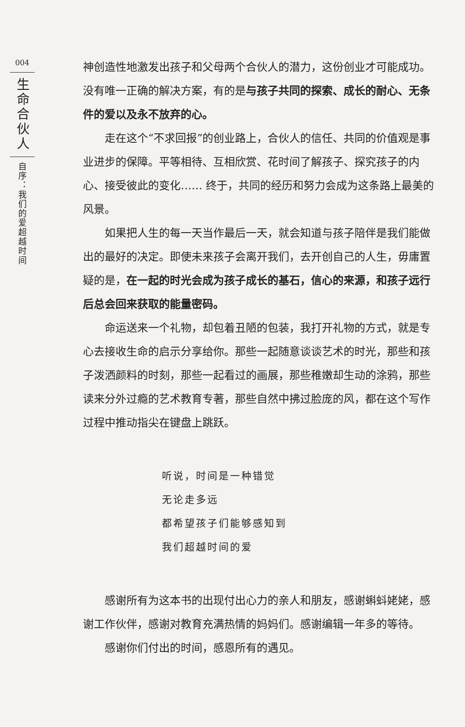004
生命合伙人
自序：我们的爱超越时间
神创造性地激发出孩子和父母两个合伙人的潜力，这份创业才可能成功。没有唯一正确的解决方案，有的是与孩子共同的探索、成长的耐心、无条件的爱以及永不放弃的心。
走在这个“不求回报”的创业路上，合伙人的信任、共同的价值观是事业进步的保障。平等相待、互相欣赏、花时间了解孩子、探究孩子的内心、接受彼此的变化…… 终于，共同的经历和努力会成为这条路上最美的风景。
如果把人生的每一天当作最后一天，就会知道与孩子陪伴是我们能做出的最好的决定。即使未来孩子会离开我们，去开创自己的人生，毋庸置疑的是，在一起的时光会成为孩子成长的基石，信心的来源，和孩子远行后总会回来获取的能量密码。
命运送来一个礼物，却包着丑陋的包装，我打开礼物的方式，就是专心去接收生命的启示分享给你。那些一起随意谈谈艺术的时光，那些和孩子泼洒颜料的时刻，那些一起看过的画展，那些稚嫩却生动的涂鸦，那些读来分外过瘾的艺术教育专著，那些自然中拂过脸庞的风，都在这个写作过程中推动指尖在键盘上跳跃。
听说，时间是一种错觉
无论走多远
都希望孩子们能够感知到
我们超越时间的爱
感谢所有为这本书的出现付出心力的亲人和朋友，感谢蝌蚪姥姥，感谢工作伙伴，感谢对教育充满热情的妈妈们。感谢编辑一年多的等待。
感谢你们付出的时间，感恩所有的遇见。